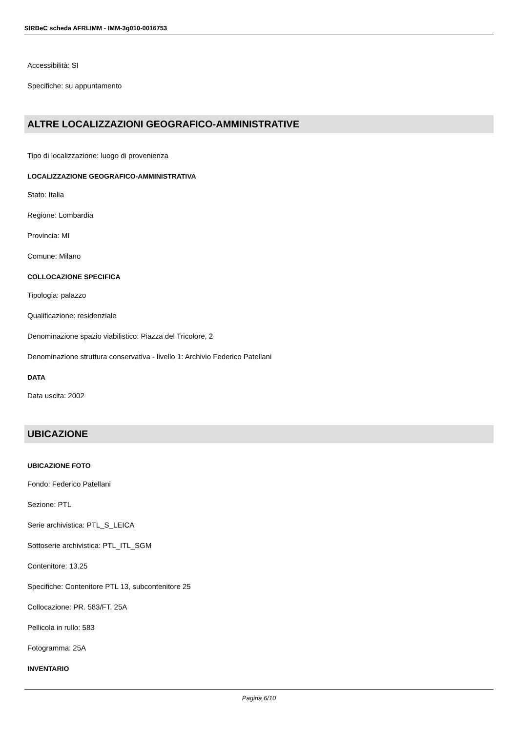SIRBeC scheda AFRLIMM - IMM-3g010-0016753
Accessibilità: SI
Specifiche: su appuntamento
ALTRE LOCALIZZAZIONI GEOGRAFICO-AMMINISTRATIVE
Tipo di localizzazione: luogo di provenienza
LOCALIZZAZIONE GEOGRAFICO-AMMINISTRATIVA
Stato: Italia
Regione: Lombardia
Provincia: MI
Comune: Milano
COLLOCAZIONE SPECIFICA
Tipologia: palazzo
Qualificazione: residenziale
Denominazione spazio viabilistico: Piazza del Tricolore, 2
Denominazione struttura conservativa - livello 1: Archivio Federico Patellani
DATA
Data uscita: 2002
UBICAZIONE
UBICAZIONE FOTO
Fondo: Federico Patellani
Sezione: PTL
Serie archivistica: PTL_S_LEICA
Sottoserie archivistica: PTL_ITL_SGM
Contenitore: 13.25
Specifiche: Contenitore PTL 13, subcontenitore 25
Collocazione: PR. 583/FT. 25A
Pellicola in rullo: 583
Fotogramma: 25A
INVENTARIO
Pagina 6/10